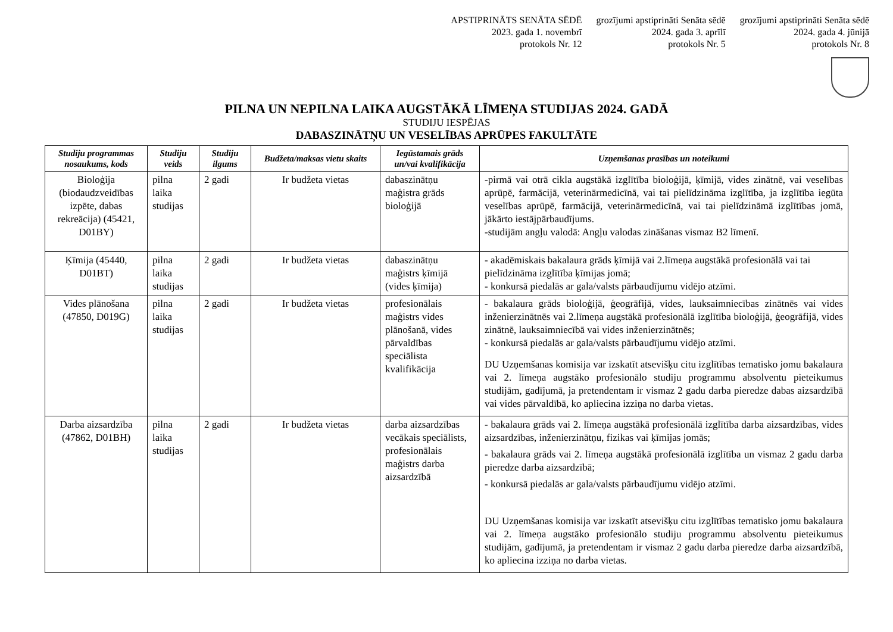APSTIPRINĀTS SENĀTA SĒDĒ
2023. gada 1. novembrī
protokols Nr. 12
grozījumi apstiprināti Senāta sēdē
2024. gada 3. aprīlī
protokols Nr. 5
grozījumi apstiprināti Senāta sēdē
2024. gada 4. jūnijā
protokols Nr. 8
PILNA UN NEPILNA LAIKA AUGSTĀKĀ LĪMEŅA STUDIJAS 2024. GADĀ
STUDIJU IESPĒJAS
DABASZINĀTŅU UN VESELĪBAS APRŪPES FAKULTĀTE
| Studiju programmas nosaukums, kods | Studiju veids | Studiju ilgums | Budžeta/maksas vietu skaits | Iegūstamais grāds un/vai kvalifikācija | Uzņemšanas prasības un noteikumi |
| --- | --- | --- | --- | --- | --- |
| Bioloģija (biodaudzveidības izpēte, dabas rekreācija) (45421, D01BY) | pilna laika studijas | 2 gadi | Ir budžeta vietas | dabaszinātņu maģistra grāds bioloģijā | -pirmā vai otrā cikla augstākā izglītība bioloģijā, ķīmijā, vides zinātnē, vai veselības aprūpē, farmācijā, veterinārmedicīnā, vai tai pielīdzināma izglītība, ja izglītība iegūta veselības aprūpē, farmācijā, veterinārmedicīnā, vai tai pielīdzināmā izglītības jomā, jākārto iestājpārbaudījums. -studijām angļu valodā: Angļu valodas zināšanas vismaz B2 līmenī. |
| Ķīmija (45440, D01BT) | pilna laika studijas | 2 gadi | Ir budžeta vietas | dabaszinātņu maģistrs ķīmijā (vides ķīmija) | - akadēmiskais bakalaura grāds ķīmijā vai 2.līmeņa augstākā profesionālā vai tai pielīdzināma izglītība ķīmijas jomā; - konkursā piedalās ar gala/valsts pārbaudījumu vidējo atzīmi. |
| Vides plānošana (47850, D019G) | pilna laika studijas | 2 gadi | Ir budžeta vietas | profesionālais maģistrs vides plānošanā, vides pārvaldības speciālista kvalifikācija | - bakalaura grāds bioloģijā, ģeogrāfijā, vides, lauksaimniecības zinātnēs vai vides inženierzinātnēs vai 2.līmeņa augstākā profesionālā izglītība bioloģijā, ģeogrāfijā, vides zinātnē, lauksaimniecībā vai vides inženierzinātnēs; - konkursā piedalās ar gala/valsts pārbaudījumu vidējo atzīmi. DU Uzņemšanas komisija var izskatīt atsevišķu citu izglītības tematisko jomu bakalaura vai 2. līmeņa augstāko profesionālo studiju programmu absolventu pieteikumus studijām, gadījumā, ja pretendentam ir vismaz 2 gadu darba pieredze dabas aizsardzībā vai vides pārvaldībā, ko apliecina izziņa no darba vietas. |
| Darba aizsardzība (47862, D01BH) | pilna laika studijas | 2 gadi | Ir budžeta vietas | darba aizsardzības vecākais speciālists, profesionālais maģistrs darba aizsardzībā | - bakalaura grāds vai 2. līmeņa augstākā profesionālā izglītība darba aizsardzības, vides aizsardzības, inženierzinātņu, fizikas vai ķīmijas jomās; - bakalaura grāds vai 2. līmeņa augstākā profesionālā izglītība un vismaz 2 gadu darba pieredze darba aizsardzībā; - konkursā piedalās ar gala/valsts pārbaudījumu vidējo atzīmi. DU Uzņemšanas komisija var izskatīt atsevišķu citu izglītības tematisko jomu bakalaura vai 2. līmeņa augstāko profesionālo studiju programmu absolventu pieteikumus studijām, gadījumā, ja pretendentam ir vismaz 2 gadu darba pieredze darba aizsardzībā, ko apliecina izziņa no darba vietas. |